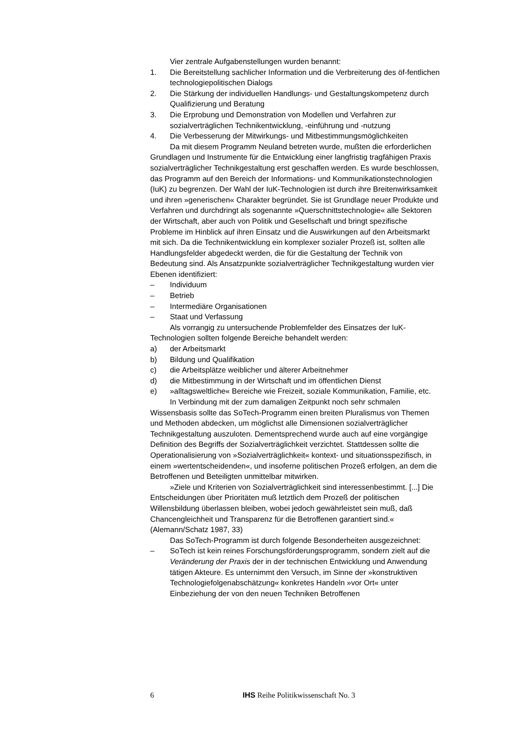Vier zentrale Aufgabenstellungen wurden benannt:
1. Die Bereitstellung sachlicher Information und die Verbreiterung des öf-fentlichen technologiepolitischen Dialogs
2. Die Stärkung der individuellen Handlungs- und Gestaltungskompetenz durch Qualifizierung und Beratung
3. Die Erprobung und Demonstration von Modellen und Verfahren zur sozialverträglichen Technikentwicklung, -einführung und -nutzung
4. Die Verbesserung der Mitwirkungs- und Mitbestimmungsmöglichkeiten
Da mit diesem Programm Neuland betreten wurde, mußten die erforderlichen Grundlagen und Instrumente für die Entwicklung einer langfristig tragfähigen Praxis sozialverträglicher Technikgestaltung erst geschaffen werden. Es wurde beschlossen, das Programm auf den Bereich der Informations- und Kommunikationstechnologien (IuK) zu begrenzen. Der Wahl der IuK-Technologien ist durch ihre Breitenwirksamkeit und ihren »generischen« Charakter begründet. Sie ist Grundlage neuer Produkte und Verfahren und durchdringt als sogenannte »Querschnittstechnologie« alle Sektoren der Wirtschaft, aber auch von Politik und Gesellschaft und bringt spezifische Probleme im Hinblick auf ihren Einsatz und die Auswirkungen auf den Arbeitsmarkt mit sich. Da die Technikentwicklung ein komplexer sozialer Prozeß ist, sollten alle Handlungsfelder abgedeckt werden, die für die Gestaltung der Technik von Bedeutung sind. Als Ansatzpunkte sozialverträglicher Technikgestaltung wurden vier Ebenen identifiziert:
– Individuum
– Betrieb
– Intermediäre Organisationen
– Staat und Verfassung
Als vorrangig zu untersuchende Problemfelder des Einsatzes der IuK-Technologien sollten folgende Bereiche behandelt werden:
a) der Arbeitsmarkt
b) Bildung und Qualifikation
c) die Arbeitsplätze weiblicher und älterer Arbeitnehmer
d) die Mitbestimmung in der Wirtschaft und im öffentlichen Dienst
e) »alltagsweltliche« Bereiche wie Freizeit, soziale Kommunikation, Familie, etc.
In Verbindung mit der zum damaligen Zeitpunkt noch sehr schmalen Wissensbasis sollte das SoTech-Programm einen breiten Pluralismus von Themen und Methoden abdecken, um möglichst alle Dimensionen sozialverträglicher Technikgestaltung auszuloten. Dementsprechend wurde auch auf eine vorgängige Definition des Begriffs der Sozialverträglichkeit verzichtet. Stattdessen sollte die Operationalisierung von »Sozialverträglichkeit« kontext- und situationsspezifisch, in einem »wertentscheidenden«, und insoferne politischen Prozeß erfolgen, an dem die Betroffenen und Beteiligten unmittelbar mitwirken.
»Ziele und Kriterien von Sozialverträglichkeit sind interessenbestimmt. [...] Die Entscheidungen über Prioritäten muß letztlich dem Prozeß der politischen Willensbildung überlassen bleiben, wobei jedoch gewährleistet sein muß, daß Chancengleichheit und Transparenz für die Betroffenen garantiert sind.« (Alemann/Schatz 1987, 33)
Das SoTech-Programm ist durch folgende Besonderheiten ausgezeichnet:
– SoTech ist kein reines Forschungsförderungsprogramm, sondern zielt auf die Veränderung der Praxis der in der technischen Entwicklung und Anwendung tätigen Akteure. Es unternimmt den Versuch, im Sinne der »konstruktiven Technologiefolgenabschätzung« konkretes Handeln »vor Ort« unter Einbeziehung der von den neuen Techniken Betroffenen
6 IHS Reihe Politikwissenschaft No. 3